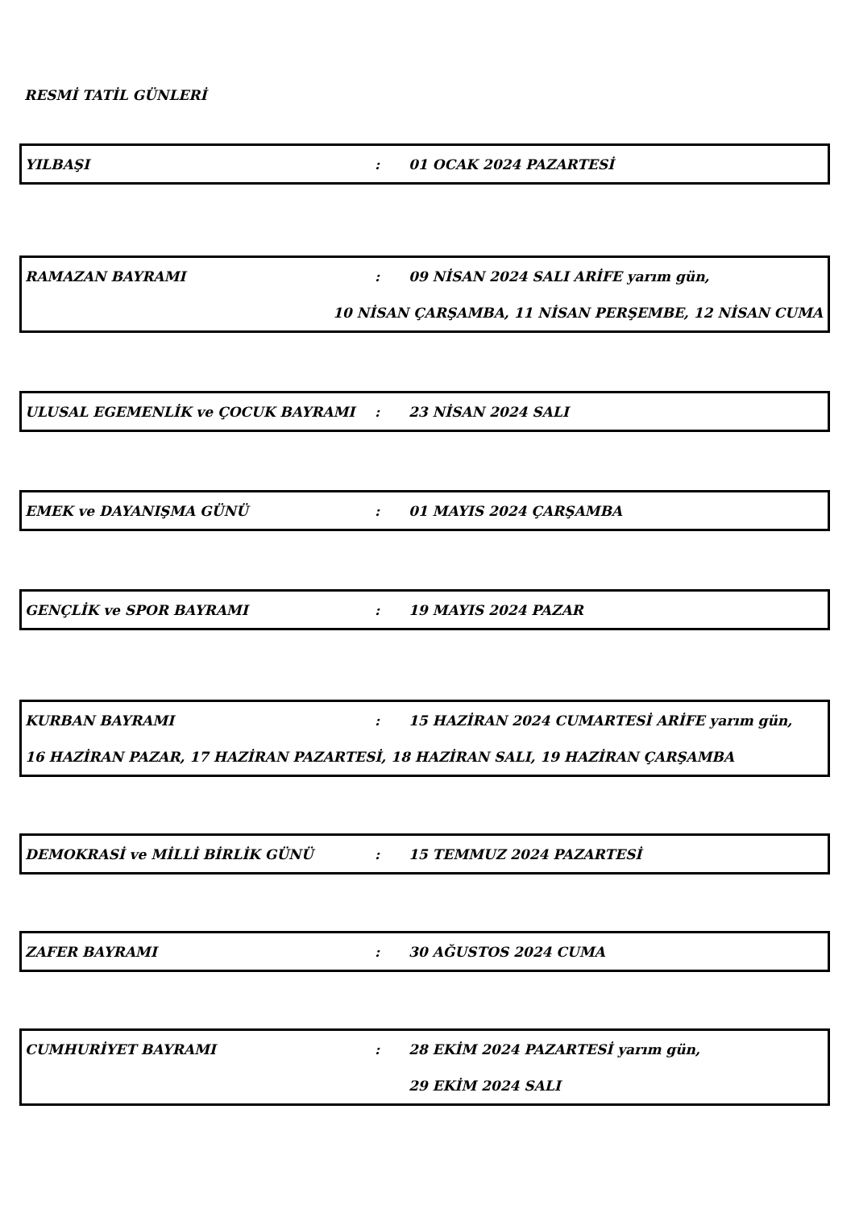RESMİ TATİL GÜNLERİ
YILBAŞI: 01 OCAK 2024 PAZARTESİ
RAMAZAN BAYRAMI: 09 NİSAN 2024 SALI ARİFE yarım gün,
10 NİSAN ÇARŞAMBA, 11 NİSAN PERŞEMBE, 12 NİSAN CUMA
ULUSAL EGEMENLİK ve ÇOCUK BAYRAMI: 23 NİSAN 2024 SALI
EMEK ve DAYANIŞMA GÜNÜ: 01 MAYIS 2024 ÇARŞAMBA
GENÇLİK ve SPOR BAYRAMI: 19 MAYIS 2024 PAZAR
KURBAN BAYRAMI: 15 HAZİRAN 2024 CUMARTESİ ARİFE yarım gün,
16 HAZİRAN PAZAR, 17 HAZİRAN PAZARTESİ, 18 HAZİRAN SALI, 19 HAZİRAN ÇARŞAMBA
DEMOKRASİ ve MİLLİ BİRLİK GÜNÜ: 15 TEMMUZ 2024 PAZARTESİ
ZAFER BAYRAMI: 30 AĞUSTOS 2024 CUMA
CUMHURİYET BAYRAMI: 28 EKİM 2024 PAZARTESİ yarım gün,
29 EKİM 2024 SALI